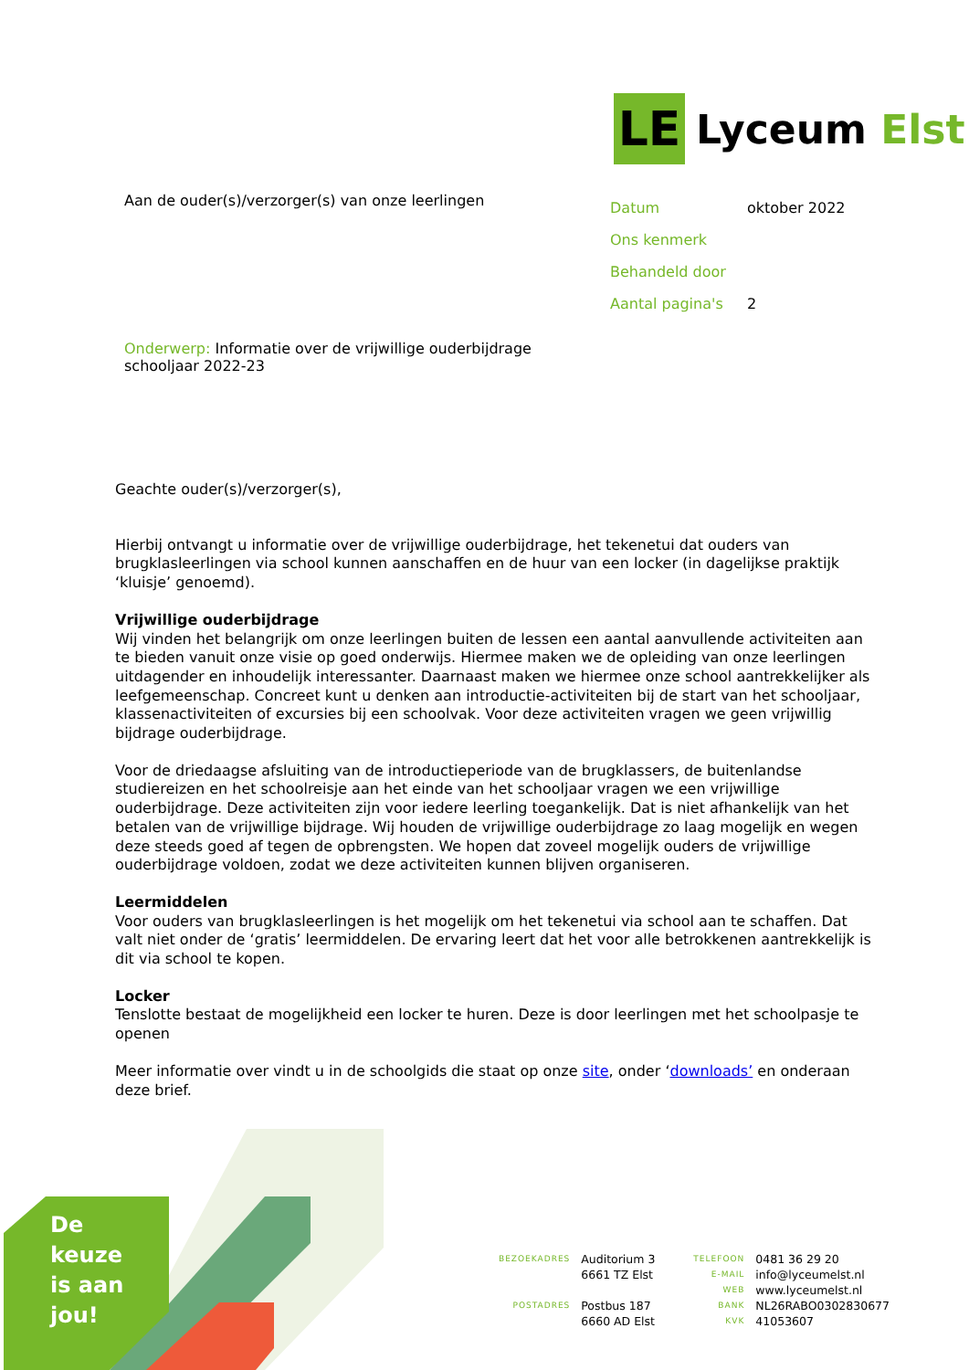LE
Lyceum Elst
Aan de ouder(s)/verzorger(s) van onze leerlingen
Datum oktober 2022
Ons kenmerk
Behandeld door
Aantal pagina's 2
Onderwerp: Informatie over de vrijwillige ouderbijdrage schooljaar 2022-23
Geachte ouder(s)/verzorger(s),
Hierbij ontvangt u informatie over de vrijwillige ouderbijdrage, het tekenetui dat ouders van brugklasleerlingen via school kunnen aanschaffen en de huur van een locker (in dagelijkse praktijk ‘kluisje’ genoemd).
Vrijwillige ouderbijdrage
Wij vinden het belangrijk om onze leerlingen buiten de lessen een aantal aanvullende activiteiten aan te bieden vanuit onze visie op goed onderwijs. Hiermee maken we de opleiding van onze leerlingen uitdagender en inhoudelijk interessanter. Daarnaast maken we hiermee onze school aantrekkelijker als leefgemeenschap. Concreet kunt u denken aan introductie-activiteiten bij de start van het schooljaar, klassenactiviteiten of excursies bij een schoolvak. Voor deze activiteiten vragen we geen vrijwillig bijdrage ouderbijdrage.
Voor de driedaagse afsluiting van de introductieperiode van de brugklassers, de buitenlandse studiereizen en het schoolreisje aan het einde van het schooljaar vragen we een vrijwillige ouderbijdrage. Deze activiteiten zijn voor iedere leerling toegankelijk. Dat is niet afhankelijk van het betalen van de vrijwillige bijdrage. Wij houden de vrijwillige ouderbijdrage zo laag mogelijk en wegen deze steeds goed af tegen de opbrengsten. We hopen dat zoveel mogelijk ouders de vrijwillige ouderbijdrage voldoen, zodat we deze activiteiten kunnen blijven organiseren.
Leermiddelen
Voor ouders van brugklasleerlingen is het mogelijk om het tekenetui via school aan te schaffen. Dat valt niet onder de ‘gratis’ leermiddelen. De ervaring leert dat het voor alle betrokkenen aantrekkelijk is dit via school te kopen.
Locker
Tenslotte bestaat de mogelijkheid een locker te huren. Deze is door leerlingen met het schoolpasje te openen
Meer informatie over vindt u in de schoolgids die staat op onze site, onder ‘downloads’ en onderaan deze brief.
De
keuze
is aan
jou!
| BEZOEKADRES | Auditorium 3 6661 TZ Elst |
| POSTADRES | Postbus 187 6660 AD Elst |
| TELEFOON | 0481 36 29 20 |
| E-MAIL | info@lyceumelst.nl |
| WEB | www.lyceumelst.nl |
| BANK | NL26RABO0302830677 |
| KVK | 41053607 |